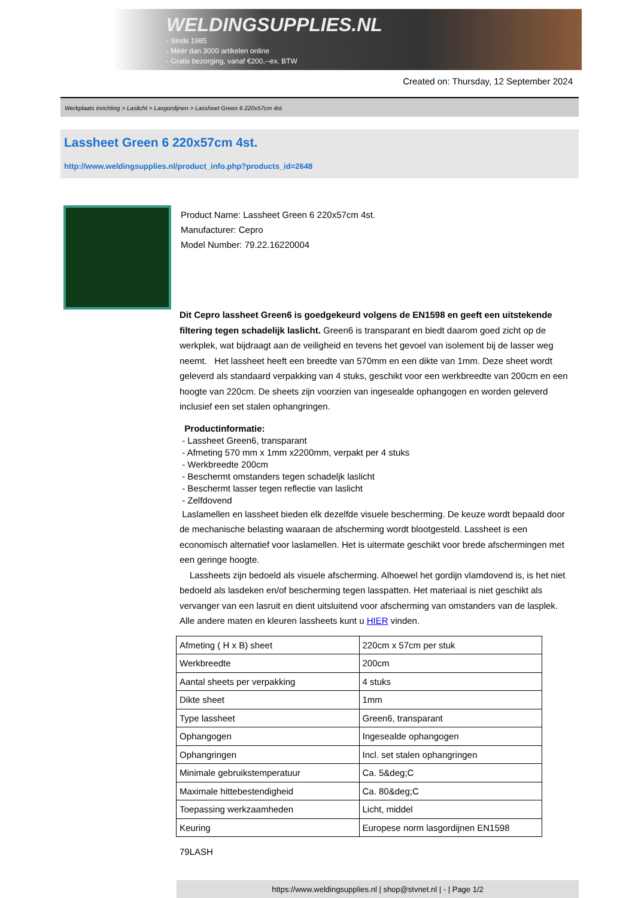WELDINGSUPPLIES.NL
- Sinds 1985
- Méér dan 3000 artikelen online
- Gratis bezorging, vanaf €200,--ex. BTW
Created on: Thursday, 12 September 2024
Werkplaats inrichting > Laslicht > Lasgordijnen > Lassheet Green 6 220x57cm 4st.
Lassheet Green 6 220x57cm 4st.
http://www.weldingsupplies.nl/product_info.php?products_id=2648
Product Name: Lassheet Green 6 220x57cm 4st.
Manufacturer: Cepro
Model Number: 79.22.16220004
Dit Cepro lassheet Green6 is goedgekeurd volgens de EN1598 en geeft een uitstekende filtering tegen schadelijk laslicht. Green6 is transparant en biedt daarom goed zicht op de werkplek, wat bijdraagt aan de veiligheid en tevens het gevoel van isolement bij de lasser weg neemt. Het lassheet heeft een breedte van 570mm en een dikte van 1mm. Deze sheet wordt geleverd als standaard verpakking van 4 stuks, geschikt voor een werkbreedte van 200cm en een hoogte van 220cm. De sheets zijn voorzien van ingesealde ophangogen en worden geleverd inclusief een set stalen ophangringen.
Productinformatie:
- Lassheet Green6, transparant
- Afmeting 570 mm x 1mm x2200mm, verpakt per 4 stuks
- Werkbreedte 200cm
- Beschermt omstanders tegen schadeljk laslicht
- Beschermt lasser tegen reflectie van laslicht
- Zelfdovend
Laslamellen en lassheet bieden elk dezelfde visuele bescherming. De keuze wordt bepaald door de mechanische belasting waaraan de afscherming wordt blootgesteld. Lassheet is een economisch alternatief voor laslamellen. Het is uitermate geschikt voor brede afschermingen met een geringe hoogte.
Lassheets zijn bedoeld als visuele afscherming. Alhoewel het gordijn vlamdovend is, is het niet bedoeld als lasdeken en/of bescherming tegen lasspatten. Het materiaal is niet geschikt als vervanger van een lasruit en dient uitsluitend voor afscherming van omstanders van de lasplek. Alle andere maten en kleuren lassheets kunt u HIER vinden.
| Afmeting ( H x B) sheet | 220cm x 57cm per stuk |
| Werkbreedte | 200cm |
| Aantal sheets per verpakking | 4 stuks |
| Dikte sheet | 1mm |
| Type lassheet | Green6, transparant |
| Ophangogen | Ingesealde ophangogen |
| Ophangringen | Incl. set stalen ophangringen |
| Minimale gebruikstemperatuur | Ca. 5&deg;C |
| Maximale hittebestendigheid | Ca. 80&deg;C |
| Toepassing werkzaamheden | Licht, middel |
| Keuring | Europese norm lasgordijnen EN1598 |
79LASH
https://www.weldingsupplies.nl | shop@stvnet.nl | - | Page 1/2